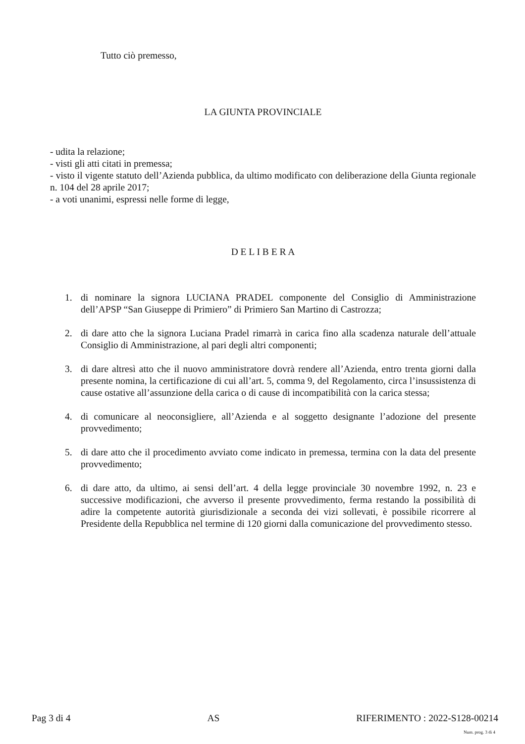Tutto ciò premesso,
LA GIUNTA PROVINCIALE
- udita la relazione;
- visti gli atti citati in premessa;
- visto il vigente statuto dell’Azienda pubblica, da ultimo modificato con deliberazione della Giunta regionale n. 104 del 28 aprile 2017;
- a voti unanimi, espressi nelle forme di legge,
D E L I B E R A
1. di nominare la signora LUCIANA PRADEL componente del Consiglio di Amministrazione dell’APSP “San Giuseppe di Primiero” di Primiero San Martino di Castrozza;
2. di dare atto che la signora Luciana Pradel rimarrà in carica fino alla scadenza naturale dell’attuale Consiglio di Amministrazione, al pari degli altri componenti;
3. di dare altresì atto che il nuovo amministratore dovrà rendere all’Azienda, entro trenta giorni dalla presente nomina, la certificazione di cui all’art. 5, comma 9, del Regolamento, circa l’insussistenza di cause ostative all’assunzione della carica o di cause di incompatibilità con la carica stessa;
4. di comunicare al neoconsigliere, all’Azienda e al soggetto designante l’adozione del presente provvedimento;
5. di dare atto che il procedimento avviato come indicato in premessa, termina con la data del presente provvedimento;
6. di dare atto, da ultimo, ai sensi dell’art. 4 della legge provinciale 30 novembre 1992, n. 23 e successive modificazioni, che avverso il presente provvedimento, ferma restando la possibilità di adire la competente autorità giurisdizionale a seconda dei vizi sollevati, è possibile ricorrere al Presidente della Repubblica nel termine di 120 giorni dalla comunicazione del provvedimento stesso.
Pag 3 di 4 AS RIFERIMENTO : 2022-S128-00214
Num. prog. 3 di 4